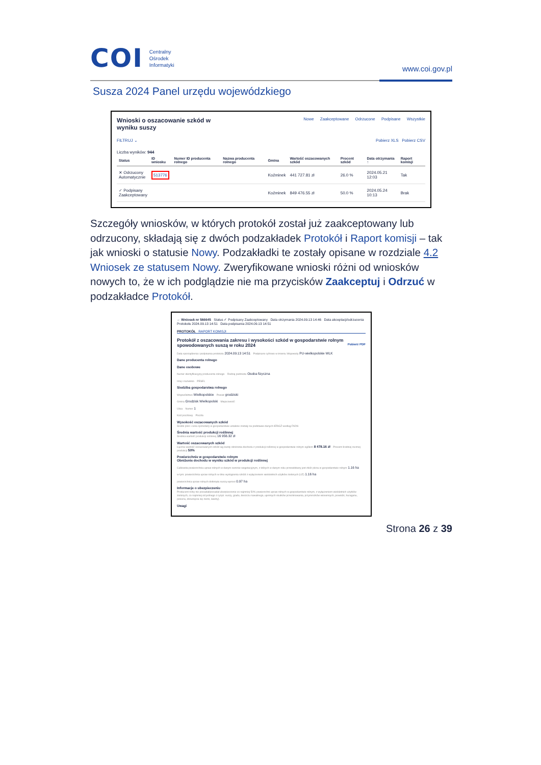COI Centralny
Ośrodek
Informatyki
www.coi.gov.pl
Susza 2024 Panel urzędu wojewódzkiego
Nowe Zaakceptowane Odrzucone Podpisane Wszystkie
Wnioski o oszacowanie szkód w
wyniku suszy
FILTRUJ ⌄ Pobierz XLS Pobierz CSV
Liczba wyników: 944
| Status | ID wniosku | Numer ID producenta rolnego | Nazwa producenta rolnego | Gmina | Wartość oszacowanych szkód | Procent szkód | Data otrzymania ↑ | Raport komisji |
| --- | --- | --- | --- | --- | --- | --- | --- | --- |
| ✕ Odrzucony Automatycznie | 513776 | | | Koźminek | 441 727.81 zł | 26.0 % | 2024.05.21 12:03 | Tak |
| ✓ Podpisany Zaakceptowany | | | | Koźminek | 849 476.55 zł | 50.0 % | 2024.05.24 10:13 | Brak |
Szczegóły wniosków, w których protokół został już zaakceptowany lub odrzucony, składają się z dwóch podzakładek Protokół i Raport komisji – tak jak wnioski o statusie Nowy. Podzakładki te zostały opisane w rozdziale 4.2 Wniosek ze statusem Nowy. Zweryfikowane wnioski różni od wniosków nowych to, że w ich podglądzie nie ma przycisków Zaakceptuj i Odrzuć w podzakładce Protokół.
← Wniosek nr 566645 Status ✓ Podpisany Zaakceptowany Data otrzymania 2024.09.13 14:46 Data akceptacji/odrzucenia Protokołu 2024.09.13 14:51 Data podpisania 2024.09.13 14:51
PROTOKÓŁ RAPORT KOMISJI
Protokół z oszacowania zakresu i wysokości szkód w gospodarstwie rolnym spowodowanych suszą w roku 2024 Pobierz PDF
Data sporządzenia i podpisania protokołu 2024.09.13 14:51 Podpisano cyfrowo w imieniu Wojewody PU-wielkopolskie WLK
Dane producenta rolnego
Dane osobowe
Numer identyfikacyjny producenta rolnego Rodzaj podmiotu Osoba fizyczna
Imię i nazwisko PESEL
Siedziba gospodarstwa rolnego
Województwo Wielkopolskie Powiat grodziski
Gmina Grodzisk Wielkopolski Miejscowość
Ulica Numer 1
Kod pocztowy Poczta
Wysokość oszacowanych szkód
Średni plon i cena sprzedaży w gospodarstwie ustalone zostały na podstawie danych IERiGŻ według FADN
Średnia wartość produkcji roślinnej
Średnia wartość produkcji roślinnej 16 956.32 zł
Wartość oszacowanych szkód
Łączna wartość oszacowanych szkód wg kwoty obniżenia dochodu z produkcji roślinnej w gospodarstwie rolnym ogółem 8 478.16 zł Procent średniej rocznej produkcji 50%
Powierzchnie w gospodarstwie rolnym
Obniżenie dochodu w wyniku szkód w produkcji roślinnej
Całkowita powierzchnia upraw rolnych w danym sezonie wegetacyjnym, z których w danym roku przewidziany jest zbiór plonu w gospodarstwie rolnym 1.16 ha
w tym: powierzchnia upraw rolnych w dniu wystąpienia szkód z wyłączeniem wieloletnich użytków zielonych (UZ) 1.16 ha
powierzchnia upraw rolnych dotknięta suszą wynosi 0.97 ha
Informacje o ubezpieczeniu
Producent rolny nie posiadał/posiadał ubezpieczenie co najmniej 50% powierzchni upraw rolnych w gospodarstwie rolnym, z wyłączeniem wieloletnich użytków zielonych, co najmniej od jednego z ryzyk: suszy, gradu, deszczu nawalnego, ujemnych skutków przezimowania, przymrozków wiosennych, powodzi, huraganu, pioruna, obsunięcia się ziemi, lawiny).
Uwagi
Strona 26 z 39